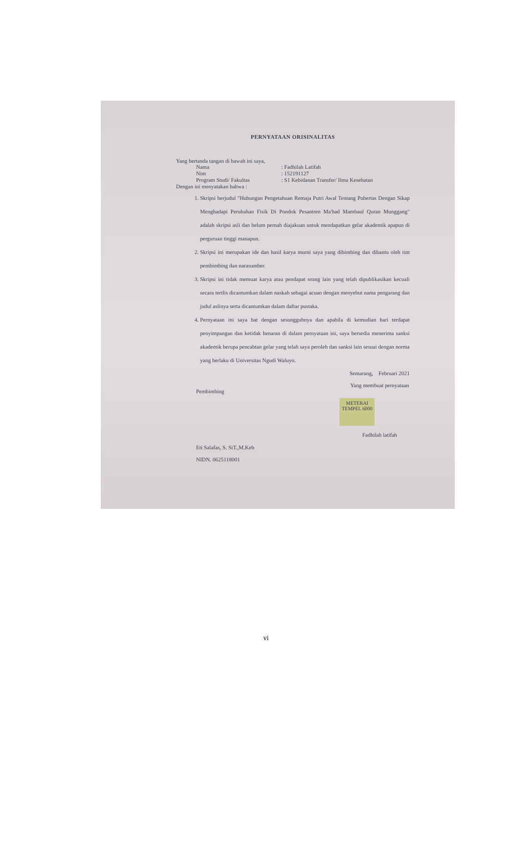PERNYATAAN ORISINALITAS
Yang bertanda tangan di bawah ini saya,
| Nama | : Fadhilah Latifah |
| Nim | : 152191127 |
| Program Studi/ Fakultas | : S1 Kebidanan Transfer/ Ilmu Kesehatan |
Dengan ini menyatakan bahwa :
1. Skripsi berjudul "Hubungan Pengetahuan Remaja Putri Awal Tentang Pubertas Dengan Sikap Menghadapi Perubahan Fisik Di Pondok Pesantren Ma'had Mambaul Quran Munggang" adalah skripsi asli dan belum pernah diajakuan untuk mendapatkan gelar akademik apapun di perguruan tinggi manapun.
2. Skripsi ini merupakan ide dan hasil karya murni saya yang dibimbing dan dibantu oleh tim pembimbing dan narasumber.
3. Skripsi ini tidak memuat karya atau pendapat orang lain yang telah dipublikasikan kecuali secara tertlis dicantumkan dalam naskah sebagai acuan dengan menyebut nama pengarang dan judul aslinya serta dicantumkan dalam daftar pustaka.
4. Pernyataan ini saya bat dengan sesungguhnya dan apabila di kemudian hari terdapat penyimpangan dan ketidak benaran di dalam pernyataan ini, saya bersedia menerima sanksi akademik berupa pencabtan gelar yang telah saya peroleh dan sanksi lain sesuai dengan norma yang berlaku di Universitas Ngudi Waluyo.
Pembimbing
Eti Salafas, S. SiT.,M.Keb
NIDN. 0625118001
Semarang, Februari 2021
Yang membuat pernyataan
METERAI TEMPEL 6000
Fadhilah latifah
vi